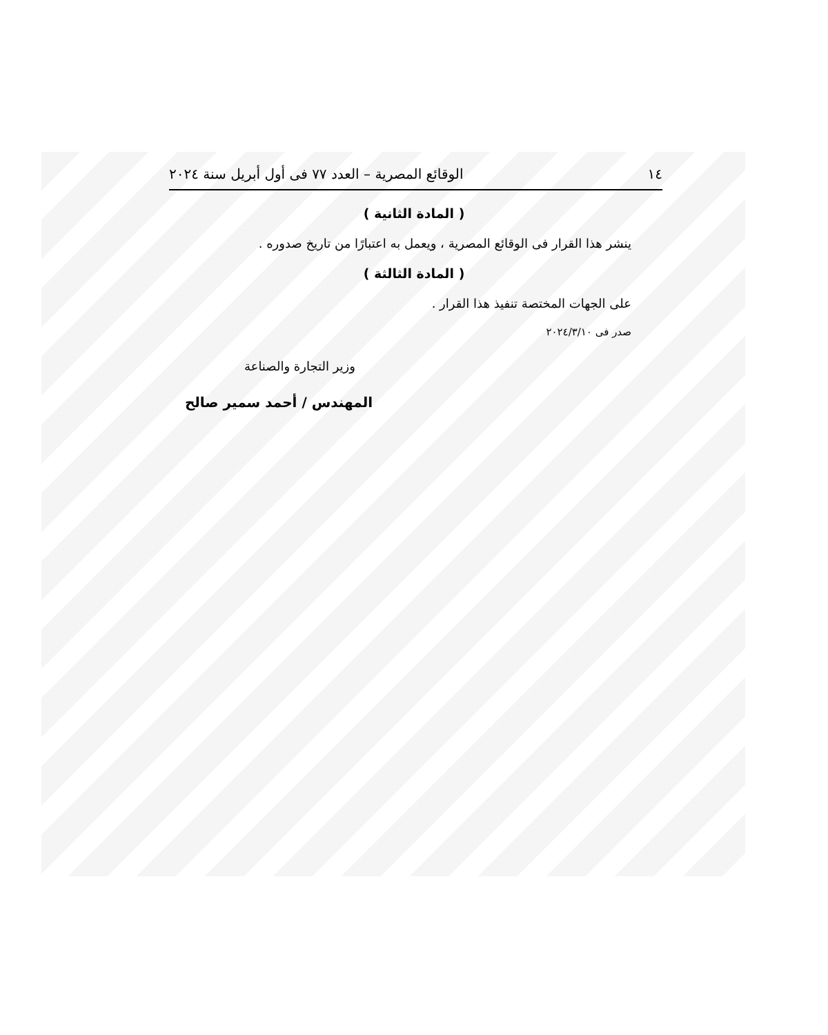١٤ الوقائع المصرية – العدد ٧٧ فى أول أبريل سنة ٢٠٢٤
( المادة الثانية )
ينشر هذا القرار فى الوقائع المصرية ، ويعمل به اعتبارًا من تاريخ صدوره .
( المادة الثالثة )
على الجهات المختصة تنفيذ هذا القرار .
صدر فى ٢٠٢٤/٣/١٠
وزير التجارة والصناعة
المهندس / أحمد سمير صالح